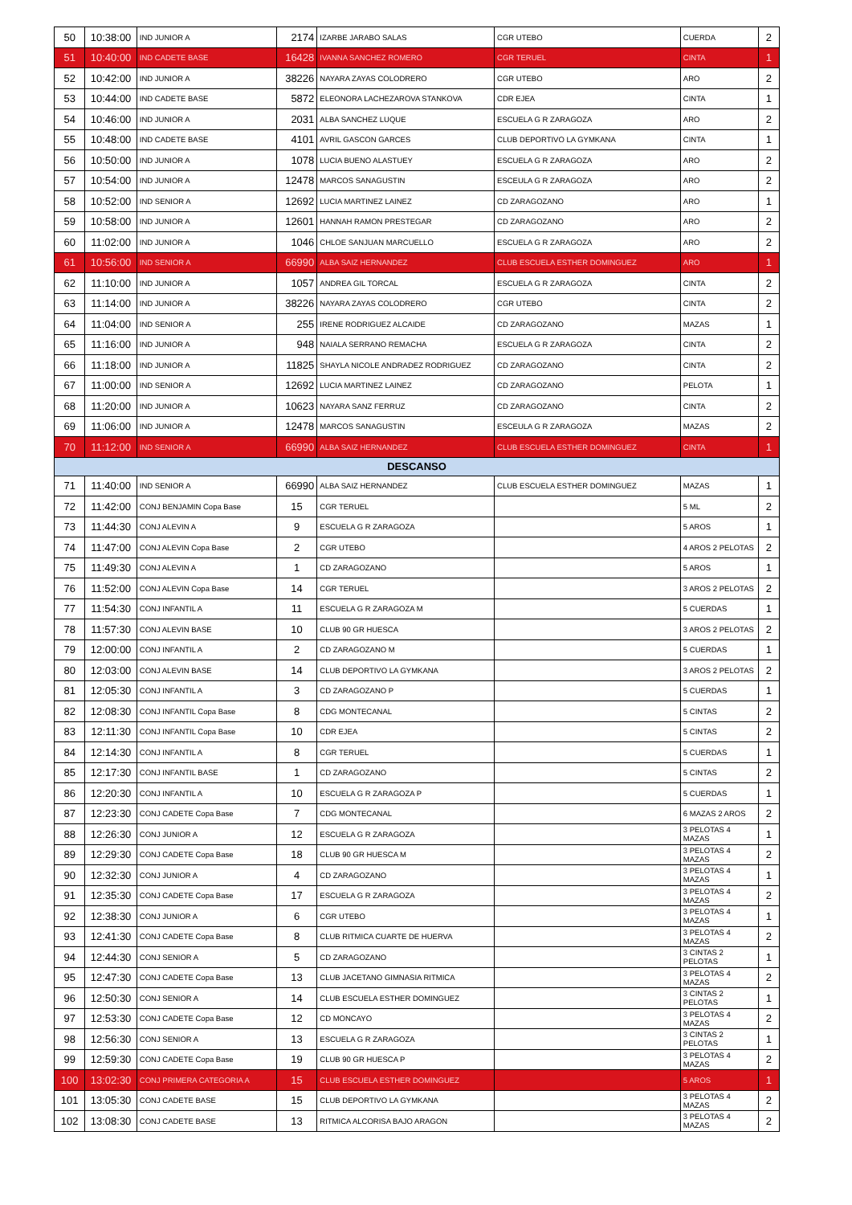| 50 | 10:38:00 | IND JUNIOR A | 2174 | IZARBE JARABO SALAS | CGR UTEBO | CUERDA | 2 |
| 51 | 10:40:00 | IND CADETE BASE | 16428 | IVANNA SANCHEZ ROMERO | CGR TERUEL | CINTA | 1 |
| 52 | 10:42:00 | IND JUNIOR A | 38226 | NAYARA ZAYAS COLODRERO | CGR UTEBO | ARO | 2 |
| 53 | 10:44:00 | IND CADETE BASE | 5872 | ELEONORA LACHEZAROVA STANKOVA | CDR EJEA | CINTA | 1 |
| 54 | 10:46:00 | IND JUNIOR A | 2031 | ALBA SANCHEZ LUQUE | ESCUELA G R ZARAGOZA | ARO | 2 |
| 55 | 10:48:00 | IND CADETE BASE | 4101 | AVRIL GASCON GARCES | CLUB DEPORTIVO LA GYMKANA | CINTA | 1 |
| 56 | 10:50:00 | IND JUNIOR A | 1078 | LUCIA BUENO ALASTUEY | ESCUELA G R ZARAGOZA | ARO | 2 |
| 57 | 10:54:00 | IND JUNIOR A | 12478 | MARCOS SANAGUSTIN | ESCEULA G R ZARAGOZA | ARO | 2 |
| 58 | 10:52:00 | IND SENIOR A | 12692 | LUCIA MARTINEZ LAINEZ | CD ZARAGOZANO | ARO | 1 |
| 59 | 10:58:00 | IND JUNIOR A | 12601 | HANNAH RAMON PRESTEGAR | CD ZARAGOZANO | ARO | 2 |
| 60 | 11:02:00 | IND JUNIOR A | 1046 | CHLOE SANJUAN MARCUELLO | ESCUELA G R ZARAGOZA | ARO | 2 |
| 61 | 10:56:00 | IND SENIOR A | 66990 | ALBA SAIZ HERNANDEZ | CLUB ESCUELA ESTHER DOMINGUEZ | ARO | 1 |
| 62 | 11:10:00 | IND JUNIOR A | 1057 | ANDREA GIL TORCAL | ESCUELA G R ZARAGOZA | CINTA | 2 |
| 63 | 11:14:00 | IND JUNIOR A | 38226 | NAYARA ZAYAS COLODRERO | CGR UTEBO | CINTA | 2 |
| 64 | 11:04:00 | IND SENIOR A | 255 | IRENE RODRIGUEZ ALCAIDE | CD ZARAGOZANO | MAZAS | 1 |
| 65 | 11:16:00 | IND JUNIOR A | 948 | NAIALA SERRANO REMACHA | ESCUELA G R ZARAGOZA | CINTA | 2 |
| 66 | 11:18:00 | IND JUNIOR A | 11825 | SHAYLA NICOLE ANDRADEZ RODRIGUEZ | CD ZARAGOZANO | CINTA | 2 |
| 67 | 11:00:00 | IND SENIOR A | 12692 | LUCIA MARTINEZ LAINEZ | CD ZARAGOZANO | PELOTA | 1 |
| 68 | 11:20:00 | IND JUNIOR A | 10623 | NAYARA SANZ FERRUZ | CD ZARAGOZANO | CINTA | 2 |
| 69 | 11:06:00 | IND JUNIOR A | 12478 | MARCOS SANAGUSTIN | ESCEULA G R ZARAGOZA | MAZAS | 2 |
| 70 | 11:12:00 | IND SENIOR A | 66990 | ALBA SAIZ HERNANDEZ | CLUB ESCUELA ESTHER DOMINGUEZ | CINTA | 1 |
| DESCANSO | | | | | | | |
| 71 | 11:40:00 | IND SENIOR A | 66990 | ALBA SAIZ HERNANDEZ | CLUB ESCUELA ESTHER DOMINGUEZ | MAZAS | 1 |
| 72 | 11:42:00 | CONJ BENJAMIN Copa Base | 15 | CGR TERUEL | | 5 ML | 2 |
| 73 | 11:44:30 | CONJ ALEVIN A | 9 | ESCUELA G R ZARAGOZA | | 5 AROS | 1 |
| 74 | 11:47:00 | CONJ ALEVIN Copa Base | 2 | CGR UTEBO | | 4 AROS 2 PELOTAS | 2 |
| 75 | 11:49:30 | CONJ ALEVIN A | 1 | CD ZARAGOZANO | | 5 AROS | 1 |
| 76 | 11:52:00 | CONJ ALEVIN Copa Base | 14 | CGR TERUEL | | 3 AROS 2 PELOTAS | 2 |
| 77 | 11:54:30 | CONJ INFANTIL A | 11 | ESCUELA G R ZARAGOZA M | | 5 CUERDAS | 1 |
| 78 | 11:57:30 | CONJ ALEVIN BASE | 10 | CLUB 90 GR HUESCA | | 3 AROS 2 PELOTAS | 2 |
| 79 | 12:00:00 | CONJ INFANTIL A | 2 | CD ZARAGOZANO M | | 5 CUERDAS | 1 |
| 80 | 12:03:00 | CONJ ALEVIN BASE | 14 | CLUB DEPORTIVO LA GYMKANA | | 3 AROS 2 PELOTAS | 2 |
| 81 | 12:05:30 | CONJ INFANTIL A | 3 | CD ZARAGOZANO P | | 5 CUERDAS | 1 |
| 82 | 12:08:30 | CONJ INFANTIL Copa Base | 8 | CDG MONTECANAL | | 5 CINTAS | 2 |
| 83 | 12:11:30 | CONJ INFANTIL Copa Base | 10 | CDR EJEA | | 5 CINTAS | 2 |
| 84 | 12:14:30 | CONJ INFANTIL A | 8 | CGR TERUEL | | 5 CUERDAS | 1 |
| 85 | 12:17:30 | CONJ INFANTIL BASE | 1 | CD ZARAGOZANO | | 5 CINTAS | 2 |
| 86 | 12:20:30 | CONJ INFANTIL A | 10 | ESCUELA G R ZARAGOZA P | | 5 CUERDAS | 1 |
| 87 | 12:23:30 | CONJ CADETE Copa Base | 7 | CDG MONTECANAL | | 6 MAZAS 2 AROS | 2 |
| 88 | 12:26:30 | CONJ JUNIOR A | 12 | ESCUELA G R ZARAGOZA | | 3 PELOTAS 4 MAZAS | 1 |
| 89 | 12:29:30 | CONJ CADETE Copa Base | 18 | CLUB 90 GR HUESCA M | | 3 PELOTAS 4 MAZAS | 2 |
| 90 | 12:32:30 | CONJ JUNIOR A | 4 | CD ZARAGOZANO | | 3 PELOTAS 4 MAZAS | 1 |
| 91 | 12:35:30 | CONJ CADETE Copa Base | 17 | ESCUELA G R ZARAGOZA | | 3 PELOTAS 4 MAZAS | 2 |
| 92 | 12:38:30 | CONJ JUNIOR A | 6 | CGR UTEBO | | 3 PELOTAS 4 MAZAS | 1 |
| 93 | 12:41:30 | CONJ CADETE Copa Base | 8 | CLUB RITMICA CUARTE DE HUERVA | | 3 PELOTAS 4 MAZAS | 2 |
| 94 | 12:44:30 | CONJ SENIOR A | 5 | CD ZARAGOZANO | | 3 CINTAS 2 PELOTAS | 1 |
| 95 | 12:47:30 | CONJ CADETE Copa Base | 13 | CLUB JACETANO GIMNASIA RITMICA | | 3 PELOTAS 4 MAZAS | 2 |
| 96 | 12:50:30 | CONJ SENIOR A | 14 | CLUB ESCUELA ESTHER DOMINGUEZ | | 3 CINTAS 2 PELOTAS | 1 |
| 97 | 12:53:30 | CONJ CADETE Copa Base | 12 | CD MONCAYO | | 3 PELOTAS 4 MAZAS | 2 |
| 98 | 12:56:30 | CONJ SENIOR A | 13 | ESCUELA G R ZARAGOZA | | 3 CINTAS 2 PELOTAS | 1 |
| 99 | 12:59:30 | CONJ CADETE Copa Base | 19 | CLUB 90 GR HUESCA P | | 3 PELOTAS 4 MAZAS | 2 |
| 100 | 13:02:30 | CONJ PRIMERA CATEGORIA A | 15 | CLUB ESCUELA ESTHER DOMINGUEZ | | 5 AROS | 1 |
| 101 | 13:05:30 | CONJ CADETE BASE | 15 | CLUB DEPORTIVO LA GYMKANA | | 3 PELOTAS 4 MAZAS | 2 |
| 102 | 13:08:30 | CONJ CADETE BASE | 13 | RITMICA ALCORISA BAJO ARAGON | | 3 PELOTAS 4 MAZAS | 2 |